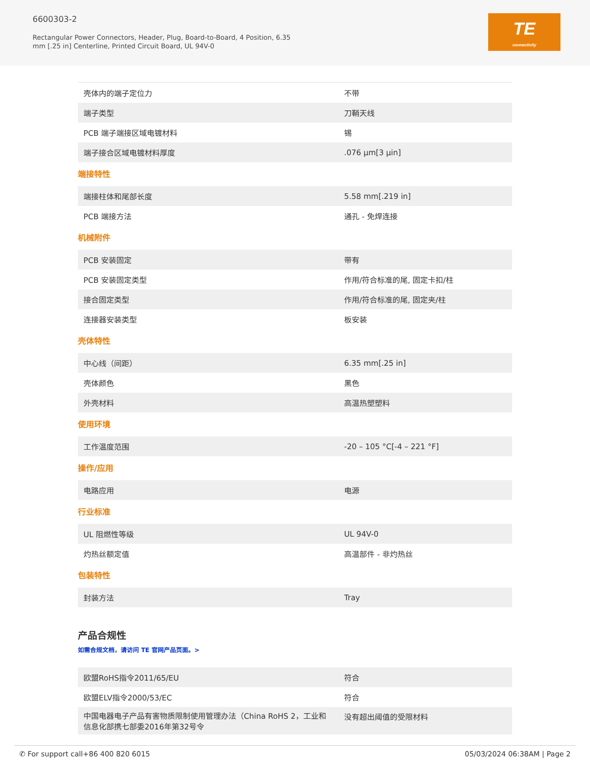6600303-2
Rectangular Power Connectors, Header, Plug, Board-to-Board, 4 Position, 6.35 mm [.25 in] Centerline, Printed Circuit Board, UL 94V-0
TE
connectivity
| 壳体内的端子定位力 | 不带 |
| 端子类型 | 刀鞘天线 |
| PCB 端子端接区域电镀材料 | 锡 |
| 端子接合区域电镀材料厚度 | .076 µm[3 µin] |
端接特性
| 端接柱体和尾部长度 | 5.58 mm[.219 in] |
| PCB 端接方法 | 通孔 - 免焊连接 |
机械附件
| PCB 安装固定 | 带有 |
| PCB 安装固定类型 | 作用/符合标准的尾, 固定卡扣/柱 |
| 接合固定类型 | 作用/符合标准的尾, 固定夹/柱 |
| 连接器安装类型 | 板安装 |
壳体特性
| 中心线（间距） | 6.35 mm[.25 in] |
| 壳体颜色 | 黑色 |
| 外壳材料 | 高温热塑塑料 |
使用环境
| 工作温度范围 | -20 – 105 °C[-4 – 221 °F] |
操作/应用
| 电路应用 | 电源 |
行业标准
| UL 阻燃性等级 | UL 94V-0 |
| 灼热丝额定值 | 高温部件 - 非灼热丝 |
包装特性
| 封装方法 | Tray |
产品合规性
如需合规文档，请访问 TE 官网产品页面。>
| 欧盟RoHS指令2011/65/EU | 符合 |
| 欧盟ELV指令2000/53/EC | 符合 |
| 中国电器电子产品有害物质限制使用管理办法（China RoHS 2，工业和信息化部携七部委2016年第32号令 | 没有超出阈值的受限材料 |
✆ For support call+86 400 820 6015 05/03/2024 06:38AM | Page 2